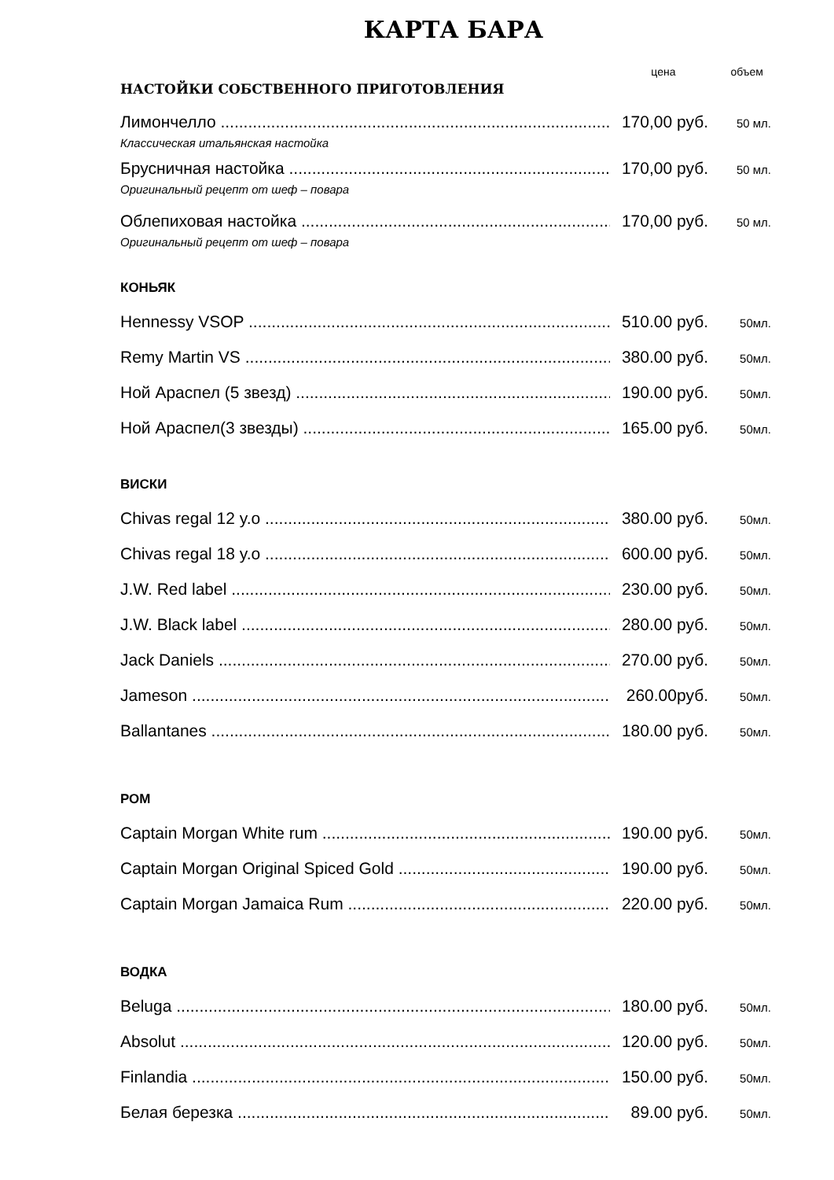КАРТА БАРА
цена объем
НАСТОЙКИ СОБСТВЕННОГО ПРИГОТОВЛЕНИЯ
Лимончелло 170,00 руб. 50 мл.
Классическая итальянская настойка
Брусничная настойка 170,00 руб. 50 мл.
Оригинальный рецепт от шеф – повара
Облепиховая настойка 170,00 руб. 50 мл.
Оригинальный рецепт от шеф – повара
КОНЬЯК
Hennessy VSOP 510.00 руб. 50мл.
Remy Martin VS 380.00 руб. 50мл.
Ной Араспел (5 звезд) 190.00 руб. 50мл.
Ной Араспел(3 звезды) 165.00 руб. 50мл.
ВИСКИ
Chivas regal 12 y.o 380.00 руб. 50мл.
Chivas regal 18 y.o 600.00 руб. 50мл.
J.W. Red label 230.00 руб. 50мл.
J.W. Black label 280.00 руб. 50мл.
Jack Daniels 270.00 руб. 50мл.
Jameson 260.00руб. 50мл.
Ballantanes 180.00 руб. 50мл.
РОМ
Captain Morgan White rum 190.00 руб. 50мл.
Captain Morgan Original Spiced Gold 190.00 руб. 50мл.
Captain Morgan Jamaica Rum 220.00 руб. 50мл.
ВОДКА
Beluga 180.00 руб. 50мл.
Absolut 120.00 руб. 50мл.
Finlandia 150.00 руб. 50мл.
Белая березка 89.00 руб. 50мл.